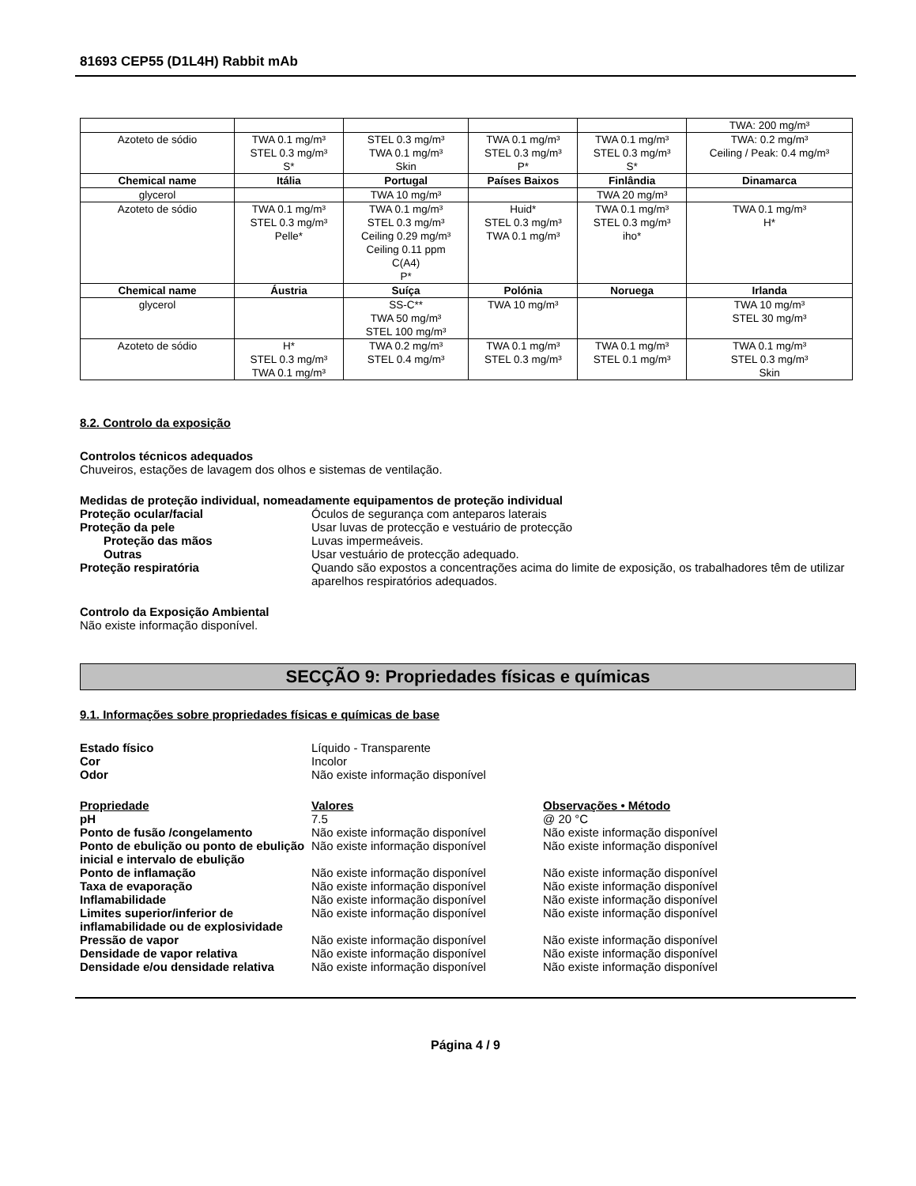81693 CEP55 (D1L4H) Rabbit mAb
| | | | | | TWA: 200 mg/m³ |
| Azoteto de sódio | TWA 0.1 mg/m³ STEL 0.3 mg/m³ S* | STEL 0.3 mg/m³ TWA 0.1 mg/m³ Skin | TWA 0.1 mg/m³ STEL 0.3 mg/m³ P* | TWA 0.1 mg/m³ STEL 0.3 mg/m³ S* | TWA: 0.2 mg/m³ Ceiling / Peak: 0.4 mg/m³ |
| Chemical name | Itália | Portugal | Países Baixos | Finlândia | Dinamarca |
| glycerol | | TWA 10 mg/m³ | | TWA 20 mg/m³ | |
| Azoteto de sódio | TWA 0.1 mg/m³ STEL 0.3 mg/m³ Pelle* | TWA 0.1 mg/m³ STEL 0.3 mg/m³ Ceiling 0.29 mg/m³ Ceiling 0.11 ppm C(A4) P* | Huid* STEL 0.3 mg/m³ TWA 0.1 mg/m³ | TWA 0.1 mg/m³ STEL 0.3 mg/m³ iho* | TWA 0.1 mg/m³ H* |
| Chemical name | Áustria | Suíça | Polónia | Noruega | Irlanda |
| glycerol | | SS-C** TWA 50 mg/m³ STEL 100 mg/m³ | TWA 10 mg/m³ | | TWA 10 mg/m³ STEL 30 mg/m³ |
| Azoteto de sódio | H* STEL 0.3 mg/m³ TWA 0.1 mg/m³ | TWA 0.2 mg/m³ STEL 0.4 mg/m³ | TWA 0.1 mg/m³ STEL 0.3 mg/m³ | TWA 0.1 mg/m³ STEL 0.1 mg/m³ | TWA 0.1 mg/m³ STEL 0.3 mg/m³ Skin |
8.2. Controlo da exposição
Controlos técnicos adequados
Chuveiros, estações de lavagem dos olhos e sistemas de ventilação.
Medidas de proteção individual, nomeadamente equipamentos de proteção individual
Proteção ocular/facial
Óculos de segurança com anteparos laterais
Proteção da pele
Usar luvas de protecção e vestuário de protecção
Proteção das mãos
Luvas impermeáveis.
Outras
Usar vestuário de protecção adequado.
Proteção respiratória
Quando são expostos a concentrações acima do limite de exposição, os trabalhadores têm de utilizar aparelhos respiratórios adequados.
Controlo da Exposição Ambiental
Não existe informação disponível.
SECÇÃO 9: Propriedades físicas e químicas
9.1. Informações sobre propriedades físicas e químicas de base
Estado físico
Líquido - Transparente
Cor
Incolor
Odor
Não existe informação disponível
Propriedade
Valores
Observações • Método
pH
7.5
@ 20 °C
Ponto de fusão /congelamento
Não existe informação disponível
Não existe informação disponível
Ponto de ebulição ou ponto de ebulição inicial e intervalo de ebulição
Não existe informação disponível
Não existe informação disponível
Ponto de inflamação
Não existe informação disponível
Não existe informação disponível
Taxa de evaporação
Não existe informação disponível
Não existe informação disponível
Inflamabilidade
Não existe informação disponível
Não existe informação disponível
Limites superior/inferior de inflamabilidade ou de explosividade
Não existe informação disponível
Não existe informação disponível
Pressão de vapor
Não existe informação disponível
Não existe informação disponível
Densidade de vapor relativa
Não existe informação disponível
Não existe informação disponível
Densidade e/ou densidade relativa
Não existe informação disponível
Não existe informação disponível
Página 4 / 9